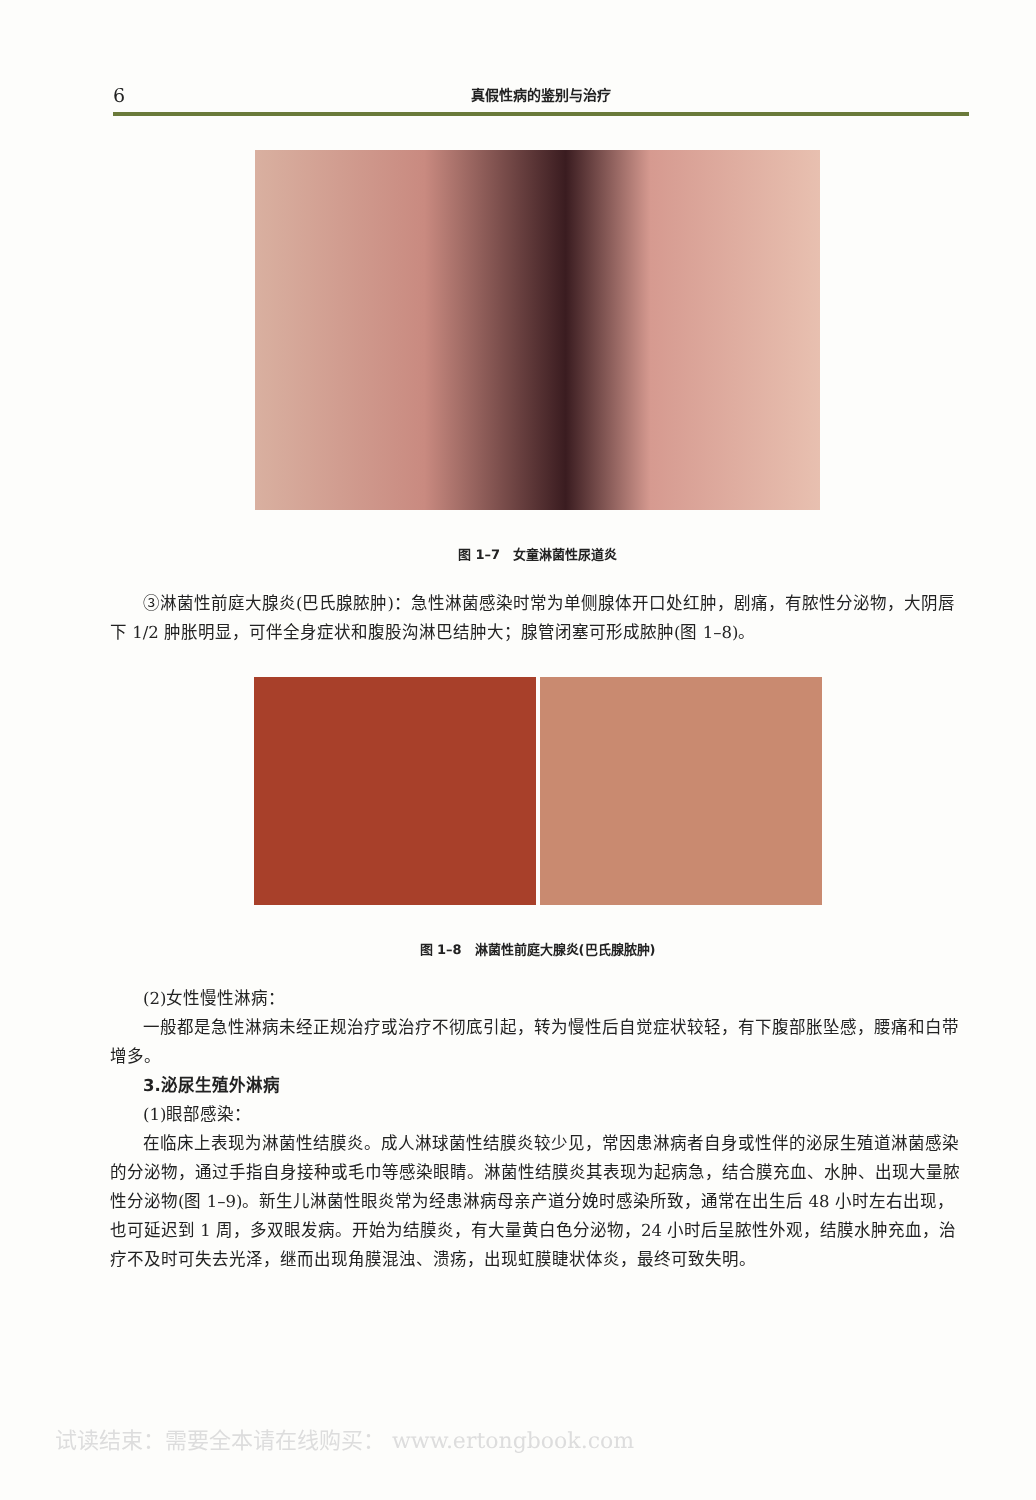6 真假性病的鉴别与治疗
图 1–7　女童淋菌性尿道炎
③淋菌性前庭大腺炎(巴氏腺脓肿)：急性淋菌感染时常为单侧腺体开口处红肿，剧痛，有脓性分泌物，大阴唇下 1/2 肿胀明显，可伴全身症状和腹股沟淋巴结肿大；腺管闭塞可形成脓肿(图 1–8)。
图 1–8　淋菌性前庭大腺炎(巴氏腺脓肿)
(2)女性慢性淋病：
一般都是急性淋病未经正规治疗或治疗不彻底引起，转为慢性后自觉症状较轻，有下腹部胀坠感，腰痛和白带增多。
3.泌尿生殖外淋病
(1)眼部感染：
在临床上表现为淋菌性结膜炎。成人淋球菌性结膜炎较少见，常因患淋病者自身或性伴的泌尿生殖道淋菌感染的分泌物，通过手指自身接种或毛巾等感染眼睛。淋菌性结膜炎其表现为起病急，结合膜充血、水肿、出现大量脓性分泌物(图 1–9)。新生儿淋菌性眼炎常为经患淋病母亲产道分娩时感染所致，通常在出生后 48 小时左右出现，也可延迟到 1 周，多双眼发病。开始为结膜炎，有大量黄白色分泌物，24 小时后呈脓性外观，结膜水肿充血，治疗不及时可失去光泽，继而出现角膜混浊、溃疡，出现虹膜睫状体炎，最终可致失明。
试读结束：需要全本请在线购买： www.ertongbook.com